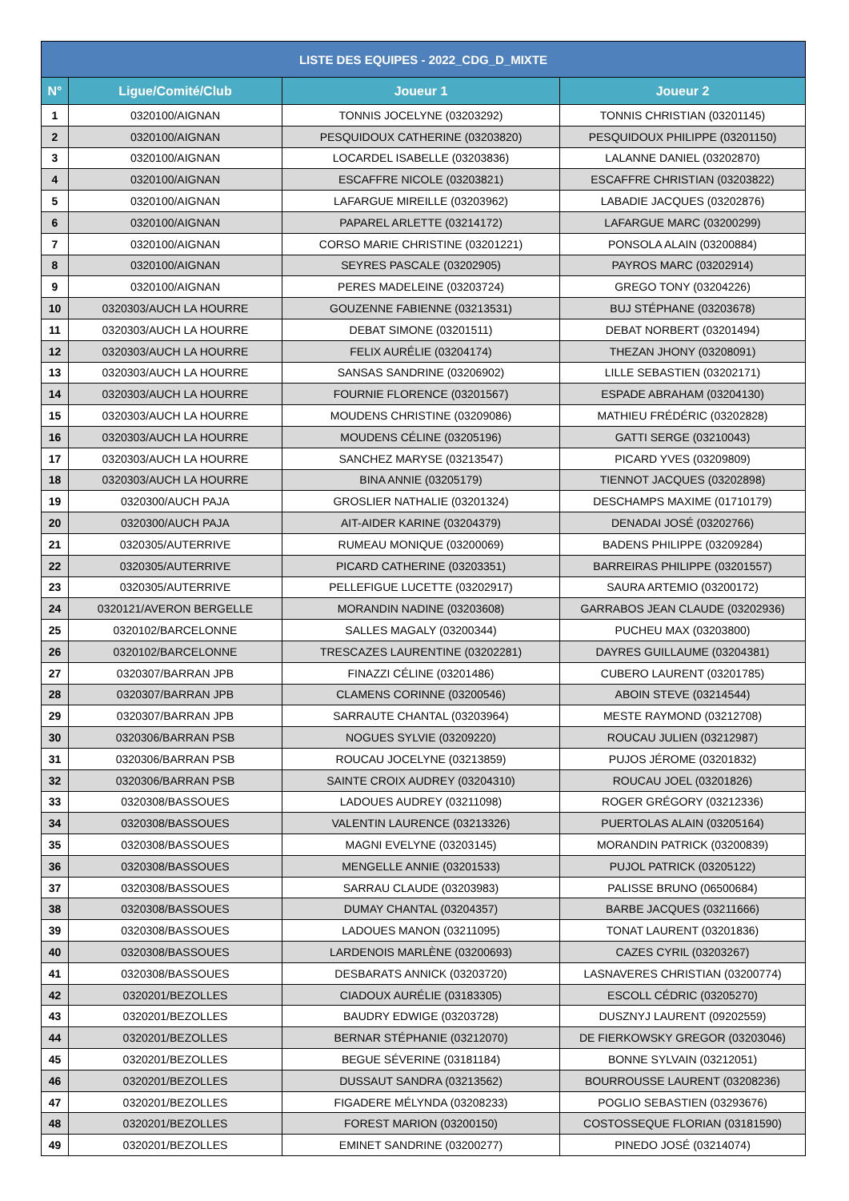| LISTE DES EQUIPES - 2022_CDG_D_MIXTE | | | |
| --- | --- | --- | --- |
| N° | Ligue/Comité/Club | Joueur 1 | Joueur 2 |
| 1 | 0320100/AIGNAN | TONNIS JOCELYNE (03203292) | TONNIS CHRISTIAN (03201145) |
| 2 | 0320100/AIGNAN | PESQUIDOUX CATHERINE (03203820) | PESQUIDOUX PHILIPPE (03201150) |
| 3 | 0320100/AIGNAN | LOCARDEL ISABELLE (03203836) | LALANNE DANIEL (03202870) |
| 4 | 0320100/AIGNAN | ESCAFFRE NICOLE (03203821) | ESCAFFRE CHRISTIAN (03203822) |
| 5 | 0320100/AIGNAN | LAFARGUE MIREILLE (03203962) | LABADIE JACQUES (03202876) |
| 6 | 0320100/AIGNAN | PAPAREL ARLETTE (03214172) | LAFARGUE MARC (03200299) |
| 7 | 0320100/AIGNAN | CORSO MARIE CHRISTINE (03201221) | PONSOLA ALAIN (03200884) |
| 8 | 0320100/AIGNAN | SEYRES PASCALE (03202905) | PAYROS MARC (03202914) |
| 9 | 0320100/AIGNAN | PERES MADELEINE (03203724) | GREGO TONY (03204226) |
| 10 | 0320303/AUCH LA HOURRE | GOUZENNE FABIENNE (03213531) | BUJ STÉPHANE (03203678) |
| 11 | 0320303/AUCH LA HOURRE | DEBAT SIMONE (03201511) | DEBAT NORBERT (03201494) |
| 12 | 0320303/AUCH LA HOURRE | FELIX AURÉLIE (03204174) | THEZAN JHONY (03208091) |
| 13 | 0320303/AUCH LA HOURRE | SANSAS SANDRINE (03206902) | LILLE SEBASTIEN (03202171) |
| 14 | 0320303/AUCH LA HOURRE | FOURNIE FLORENCE (03201567) | ESPADE ABRAHAM (03204130) |
| 15 | 0320303/AUCH LA HOURRE | MOUDENS CHRISTINE (03209086) | MATHIEU FRÉDÉRIC (03202828) |
| 16 | 0320303/AUCH LA HOURRE | MOUDENS CÉLINE (03205196) | GATTI SERGE (03210043) |
| 17 | 0320303/AUCH LA HOURRE | SANCHEZ MARYSE (03213547) | PICARD YVES (03209809) |
| 18 | 0320303/AUCH LA HOURRE | BINA ANNIE (03205179) | TIENNOT JACQUES (03202898) |
| 19 | 0320300/AUCH PAJA | GROSLIER NATHALIE (03201324) | DESCHAMPS MAXIME (01710179) |
| 20 | 0320300/AUCH PAJA | AIT-AIDER KARINE (03204379) | DENADAI JOSÉ (03202766) |
| 21 | 0320305/AUTERRIVE | RUMEAU MONIQUE (03200069) | BADENS PHILIPPE (03209284) |
| 22 | 0320305/AUTERRIVE | PICARD CATHERINE (03203351) | BARREIRAS PHILIPPE (03201557) |
| 23 | 0320305/AUTERRIVE | PELLEFIGUE LUCETTE (03202917) | SAURA ARTEMIO (03200172) |
| 24 | 0320121/AVERON BERGELLE | MORANDIN NADINE (03203608) | GARRABOS JEAN CLAUDE (03202936) |
| 25 | 0320102/BARCELONNE | SALLES MAGALY (03200344) | PUCHEU MAX (03203800) |
| 26 | 0320102/BARCELONNE | TRESCAZES LAURENTINE (03202281) | DAYRES GUILLAUME (03204381) |
| 27 | 0320307/BARRAN JPB | FINAZZI CÉLINE (03201486) | CUBERO LAURENT (03201785) |
| 28 | 0320307/BARRAN JPB | CLAMENS CORINNE (03200546) | ABOIN STEVE (03214544) |
| 29 | 0320307/BARRAN JPB | SARRAUTE CHANTAL (03203964) | MESTE RAYMOND (03212708) |
| 30 | 0320306/BARRAN PSB | NOGUES SYLVIE (03209220) | ROUCAU JULIEN (03212987) |
| 31 | 0320306/BARRAN PSB | ROUCAU JOCELYNE (03213859) | PUJOS JÉROME (03201832) |
| 32 | 0320306/BARRAN PSB | SAINTE CROIX AUDREY (03204310) | ROUCAU JOEL (03201826) |
| 33 | 0320308/BASSOUES | LADOUES AUDREY (03211098) | ROGER GRÉGORY (03212336) |
| 34 | 0320308/BASSOUES | VALENTIN LAURENCE (03213326) | PUERTOLAS ALAIN (03205164) |
| 35 | 0320308/BASSOUES | MAGNI EVELYNE (03203145) | MORANDIN PATRICK (03200839) |
| 36 | 0320308/BASSOUES | MENGELLE ANNIE (03201533) | PUJOL PATRICK (03205122) |
| 37 | 0320308/BASSOUES | SARRAU CLAUDE (03203983) | PALISSE BRUNO (06500684) |
| 38 | 0320308/BASSOUES | DUMAY CHANTAL (03204357) | BARBE JACQUES (03211666) |
| 39 | 0320308/BASSOUES | LADOUES MANON (03211095) | TONAT LAURENT (03201836) |
| 40 | 0320308/BASSOUES | LARDENOIS MARLÈNE (03200693) | CAZES CYRIL (03203267) |
| 41 | 0320308/BASSOUES | DESBARATS ANNICK (03203720) | LASNAVERES CHRISTIAN (03200774) |
| 42 | 0320201/BEZOLLES | CIADOUX AURÉLIE (03183305) | ESCOLL CÉDRIC (03205270) |
| 43 | 0320201/BEZOLLES | BAUDRY EDWIGE (03203728) | DUSZNYJ LAURENT (09202559) |
| 44 | 0320201/BEZOLLES | BERNAR STÉPHANIE (03212070) | DE FIERKOWSKY GREGOR (03203046) |
| 45 | 0320201/BEZOLLES | BEGUE SÉVERINE (03181184) | BONNE SYLVAIN (03212051) |
| 46 | 0320201/BEZOLLES | DUSSAUT SANDRA (03213562) | BOURROUSSE LAURENT (03208236) |
| 47 | 0320201/BEZOLLES | FIGADERE MÉLYNDA (03208233) | POGLIO SEBASTIEN (03293676) |
| 48 | 0320201/BEZOLLES | FOREST MARION (03200150) | COSTOSSEQUE FLORIAN (03181590) |
| 49 | 0320201/BEZOLLES | EMINET SANDRINE (03200277) | PINEDO JOSÉ (03214074) |